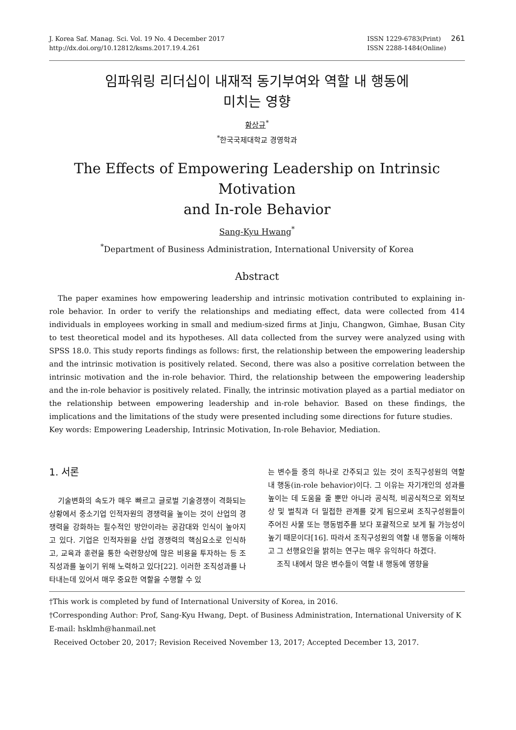J. Korea Saf. Manag. Sci. Vol. 19 No. 4 December 2017
http://dx.doi.org/10.12812/ksms.2017.19.4.261
ISSN 1229-6783(Print)
ISSN 2288-1484(Online)
261
임파워링 리더십이 내재적 동기부여와 역할 내 행동에
미치는 영향
황상규<sup>*</sup>
<sup>*</sup> 한국국제대학교 경영학과
The Effects of Empowering Leadership on Intrinsic Motivation
and In-role Behavior
Sang-Kyu Hwang<sup>*</sup>
<sup>*</sup> Department of Business Administration, International University of Korea
Abstract
The paper examines how empowering leadership and intrinsic motivation contributed to explaining in-role behavior. In order to verify the relationships and mediating effect, data were collected from 414 individuals in employees working in small and medium-sized firms at Jinju, Changwon, Gimhae, Busan City to test theoretical model and its hypotheses. All data collected from the survey were analyzed using with SPSS 18.0. This study reports findings as follows: first, the relationship between the empowering leadership and the intrinsic motivation is positively related. Second, there was also a positive correlation between the intrinsic motivation and the in-role behavior. Third, the relationship between the empowering leadership and the in-role behavior is positively related. Finally, the intrinsic motivation played as a partial mediator on the relationship between empowering leadership and in-role behavior. Based on these findings, the implications and the limitations of the study were presented including some directions for future studies.
Key words: Empowering Leadership, Intrinsic Motivation, In-role Behavior, Mediation.
1. 서론
기술변화의 속도가 매우 빠르고 글로벌 기술경쟁이 격화되는 상황에서 중소기업 인적자원의 경쟁력을 높이는 것이 산업의 경쟁력을 강화하는 필수적인 방안이라는 공감대와 인식이 높아지고 있다. 기업은 인적자원을 산업 경쟁력의 핵심요소로 인식하고, 교육과 훈련을 통한 숙련향상에 많은 비용을 투자하는 등 조직성과를 높이기 위해 노력하고 있다[22]. 이러한 조직성과를 나타내는데 있어서 매우 중요한 역할을 수행할 수 있
는 변수들 중의 하나로 간주되고 있는 것이 조직구성원의 역할 내 행동(in-role behavior)이다. 그 이유는 자기개인의 성과를 높이는 데 도움을 줄 뿐만 아니라 공식적, 비공식적으로 외적보상 및 벌칙과 더 밀접한 관계를 갖게 됨으로써 조직구성원들이 주어진 사물 또는 행동범주를 보다 포괄적으로 보게 될 가능성이 높기 때문이다[16]. 따라서 조직구성원의 역할 내 행동을 이해하고 그 선행요인을 밝히는 연구는 매우 유익하다 하겠다.
조직 내에서 많은 변수들이 역할 내 행동에 영향을
†This work is completed by fund of International University of Korea, in 2016.
†Corresponding Author: Prof, Sang-Kyu Hwang, Dept. of Business Administration, International University of K E-mail: hsklmh@hanmail.net
Received October 20, 2017; Revision Received November 13, 2017; Accepted December 13, 2017.